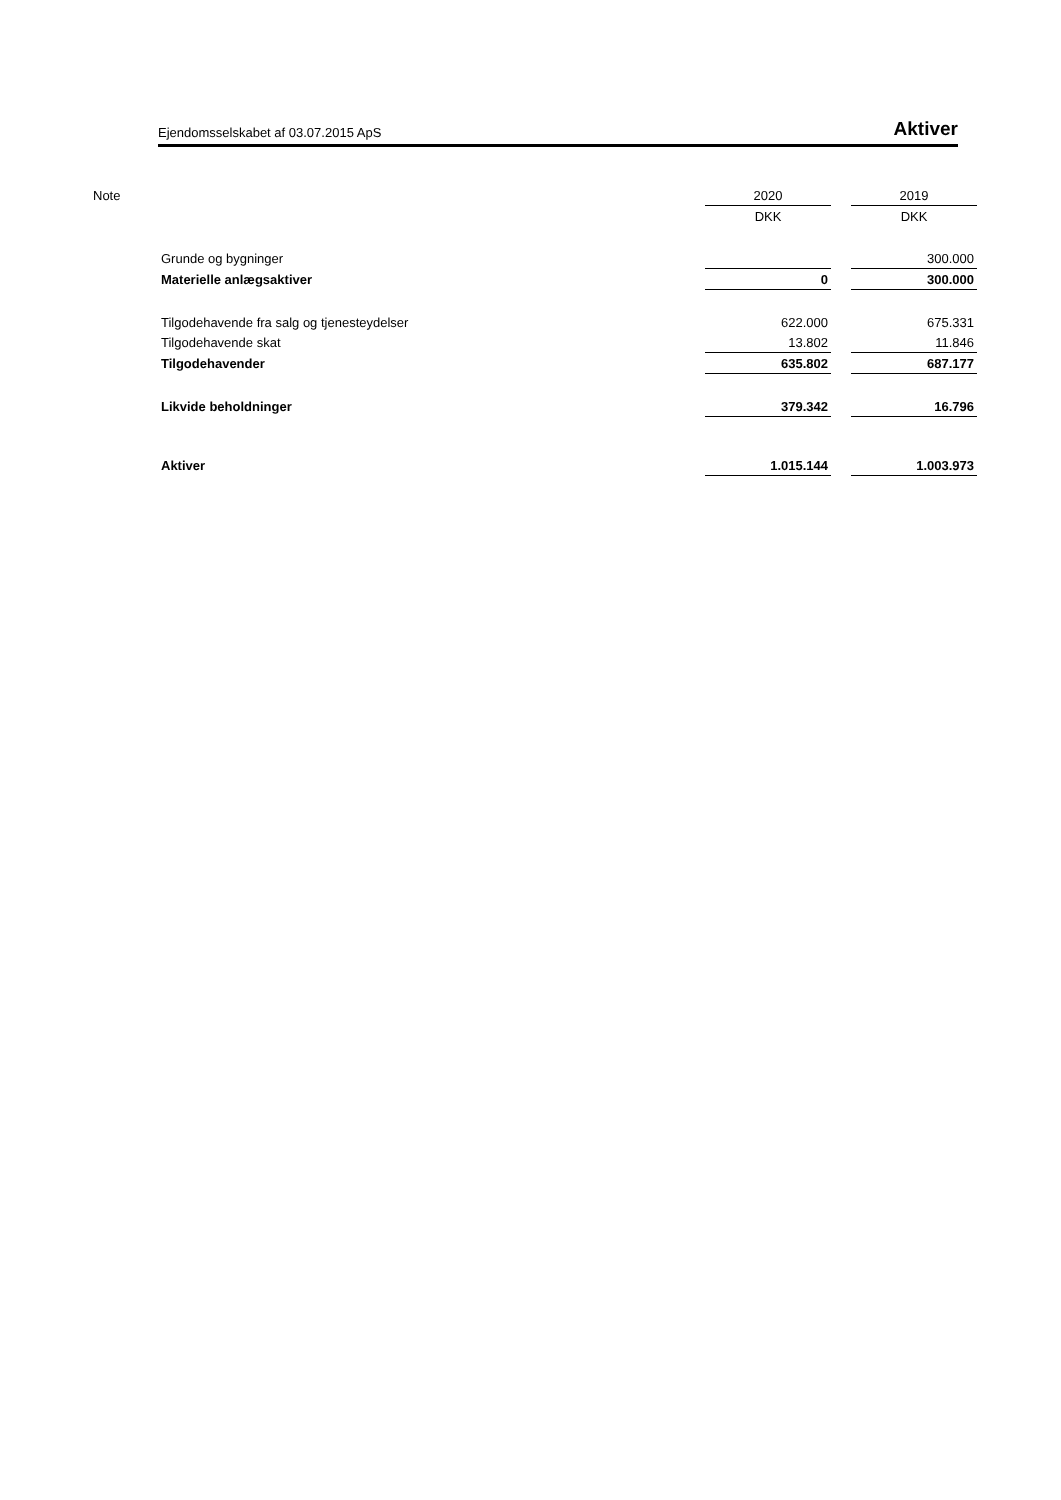Ejendomsselskabet af 03.07.2015 ApS Aktiver
| Note | | 2020 | | 2019 |
| | | DKK | | DKK |
| | Grunde og bygninger | | | 300.000 |
| | Materielle anlægsaktiver | 0 | | 300.000 |
| | Tilgodehavende fra salg og tjenesteydelser | 622.000 | | 675.331 |
| | Tilgodehavende skat | 13.802 | | 11.846 |
| | Tilgodehavender | 635.802 | | 687.177 |
| | Likvide beholdninger | 379.342 | | 16.796 |
| | Aktiver | 1.015.144 | | 1.003.973 |